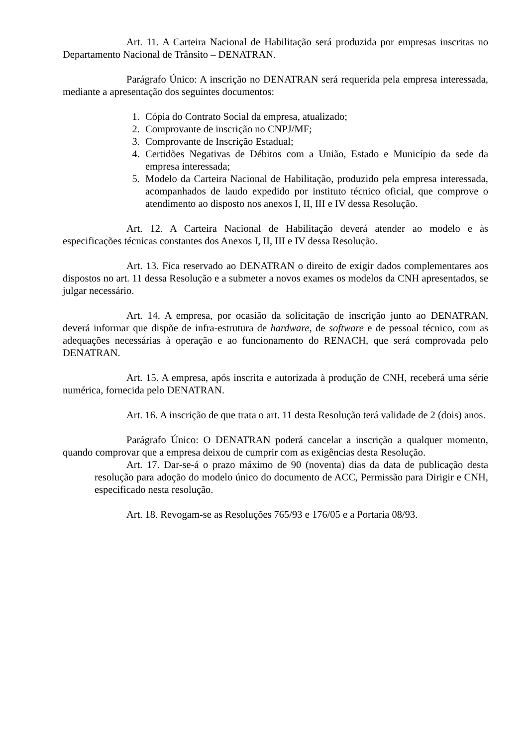Art. 11. A Carteira Nacional de Habilitação será produzida por empresas inscritas no Departamento Nacional de Trânsito – DENATRAN.
Parágrafo Único: A inscrição no DENATRAN será requerida pela empresa interessada, mediante a apresentação dos seguintes documentos:
1. Cópia do Contrato Social da empresa, atualizado;
2. Comprovante de inscrição no CNPJ/MF;
3. Comprovante de Inscrição Estadual;
4. Certidões Negativas de Débitos com a União, Estado e Município da sede da empresa interessada;
5. Modelo da Carteira Nacional de Habilitação, produzido pela empresa interessada, acompanhados de laudo expedido por instituto técnico oficial, que comprove o atendimento ao disposto nos anexos I, II, III e IV dessa Resolução.
Art. 12. A Carteira Nacional de Habilitação deverá atender ao modelo e às especificações técnicas constantes dos Anexos I, II, III e IV dessa Resolução.
Art. 13. Fica reservado ao DENATRAN o direito de exigir dados complementares aos dispostos no art. 11 dessa Resolução e a submeter a novos exames os modelos da CNH apresentados, se julgar necessário.
Art. 14. A empresa, por ocasião da solicitação de inscrição junto ao DENATRAN, deverá informar que dispõe de infra-estrutura de hardware, de software e de pessoal técnico, com as adequações necessárias à operação e ao funcionamento do RENACH, que será comprovada pelo DENATRAN.
Art. 15. A empresa, após inscrita e autorizada à produção de CNH, receberá uma série numérica, fornecida pelo DENATRAN.
Art. 16. A inscrição de que trata o art. 11 desta Resolução terá validade de 2 (dois) anos.
Parágrafo Único: O DENATRAN poderá cancelar a inscrição a qualquer momento, quando comprovar que a empresa deixou de cumprir com as exigências desta Resolução.
Art. 17. Dar-se-á o prazo máximo de 90 (noventa) dias da data de publicação desta resolução para adoção do modelo único do documento de ACC, Permissão para Dirigir e CNH, especificado nesta resolução.
Art. 18. Revogam-se as Resoluções 765/93 e 176/05 e a Portaria 08/93.